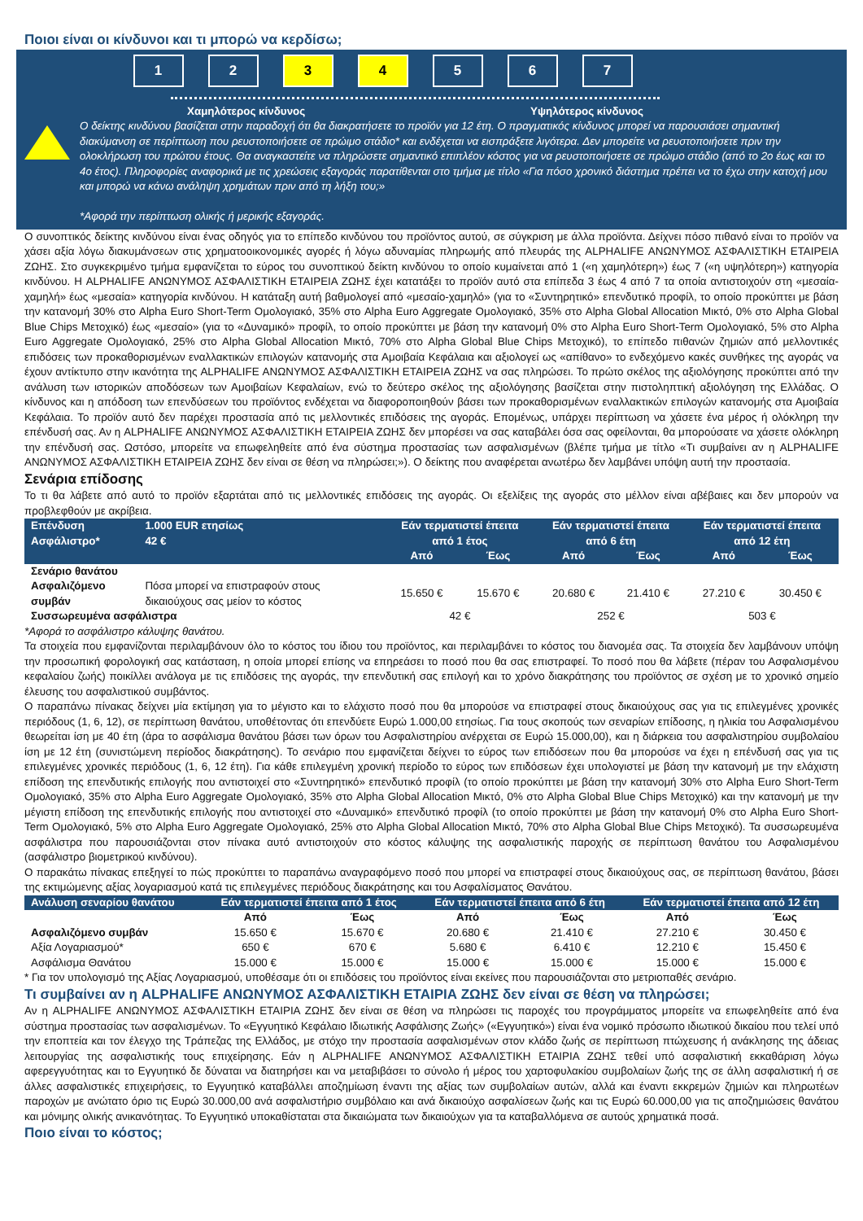Ποιοι είναι οι κίνδυνοι και τι μπορώ να κερδίσω;
1 2 3 4 5 6 7
Χαμηλότερος κίνδυνος Υψηλότερος κίνδυνος
Ο δείκτης κινδύνου βασίζεται στην παραδοχή ότι θα διακρατήσετε το προϊόν για 12 έτη. Ο πραγματικός κίνδυνος μπορεί να παρουσιάσει σημαντική διακύμανση σε περίπτωση που ρευστοποιήσετε σε πρώιμο στάδιο* και ενδέχεται να εισπράξετε λιγότερα. Δεν μπορείτε να ρευστοποιήσετε πριν την ολοκλήρωση του πρώτου έτους. Θα αναγκαστείτε να πληρώσετε σημαντικό επιπλέον κόστος για να ρευστοποιήσετε σε πρώιμο στάδιο (από το 2ο έως και το 4ο έτος). Πληροφορίες αναφορικά με τις χρεώσεις εξαγοράς παρατίθενται στο τμήμα με τίτλο «Για πόσο χρονικό διάστημα πρέπει να το έχω στην κατοχή μου και μπορώ να κάνω ανάληψη χρημάτων πριν από τη λήξη του;»
*Αφορά την περίπτωση ολικής ή μερικής εξαγοράς.
Ο συνοπτικός δείκτης κινδύνου είναι ένας οδηγός για το επίπεδο κινδύνου του προϊόντος αυτού, σε σύγκριση με άλλα προϊόντα. Δείχνει πόσο πιθανό είναι το προϊόν να χάσει αξία λόγω διακυμάνσεων στις χρηματοοικονομικές αγορές ή λόγω αδυναμίας πληρωμής από πλευράς της ALPHALIFE ΑΝΩΝΥΜΟΣ ΑΣΦΑΛΙΣΤΙΚΗ ΕΤΑΙΡΕΙΑ ΖΩΗΣ. Στο συγκεκριμένο τμήμα εμφανίζεται το εύρος του συνοπτικού δείκτη κινδύνου το οποίο κυμαίνεται από 1 («η χαμηλότερη») έως 7 («η υψηλότερη») κατηγορία κινδύνου. Η ALPHALIFE ΑΝΩΝΥΜΟΣ ΑΣΦΑΛΙΣΤΙΚΗ ΕΤΑΙΡΕΙΑ ΖΩΗΣ έχει κατατάξει το προϊόν αυτό στα επίπεδα 3 έως 4 από 7 τα οποία αντιστοιχούν στη «μεσαία-χαμηλή» έως «μεσαία» κατηγορία κινδύνου. Η κατάταξη αυτή βαθμολογεί από «μεσαίο-χαμηλό» (για το «Συντηρητικό» επενδυτικό προφίλ, το οποίο προκύπτει με βάση την κατανομή 30% στο Alpha Euro Short-Term Ομολογιακό, 35% στο Alpha Euro Aggregate Ομολογιακό, 35% στο Alpha Global Allocation Μικτό, 0% στο Alpha Global Blue Chips Μετοχικό) έως «μεσαίο» (για το «Δυναμικό» προφίλ, το οποίο προκύπτει με βάση την κατανομή 0% στο Alpha Euro Short-Term Ομολογιακό, 5% στο Alpha Euro Aggregate Ομολογιακό, 25% στο Alpha Global Allocation Μικτό, 70% στο Alpha Global Blue Chips Μετοχικό), το επίπεδο πιθανών ζημιών από μελλοντικές επιδόσεις των προκαθορισμένων εναλλακτικών επιλογών κατανομής στα Αμοιβαία Κεφάλαια και αξιολογεί ως «απίθανο» το ενδεχόμενο κακές συνθήκες της αγοράς να έχουν αντίκτυπο στην ικανότητα της ALPHALIFE ΑΝΩΝΥΜΟΣ ΑΣΦΑΛΙΣΤΙΚΗ ΕΤΑΙΡΕΙΑ ΖΩΗΣ να σας πληρώσει. Το πρώτο σκέλος της αξιολόγησης προκύπτει από την ανάλυση των ιστορικών αποδόσεων των Αμοιβαίων Κεφαλαίων, ενώ το δεύτερο σκέλος της αξιολόγησης βασίζεται στην πιστοληπτική αξιολόγηση της Ελλάδας. Ο κίνδυνος και η απόδοση των επενδύσεων του προϊόντος ενδέχεται να διαφοροποιηθούν βάσει των προκαθορισμένων εναλλακτικών επιλογών κατανομής στα Αμοιβαία Κεφάλαια. Το προϊόν αυτό δεν παρέχει προστασία από τις μελλοντικές επιδόσεις της αγοράς. Επομένως, υπάρχει περίπτωση να χάσετε ένα μέρος ή ολόκληρη την επένδυσή σας. Αν η ALPHALIFE ΑΝΩΝΥΜΟΣ ΑΣΦΑΛΙΣΤΙΚΗ ΕΤΑΙΡΕΙΑ ΖΩΗΣ δεν μπορέσει να σας καταβάλει όσα σας οφείλονται, θα μπορούσατε να χάσετε ολόκληρη την επένδυσή σας. Ωστόσο, μπορείτε να επωφεληθείτε από ένα σύστημα προστασίας των ασφαλισμένων (βλέπε τμήμα με τίτλο «Τι συμβαίνει αν η ALPHALIFE ΑΝΩΝΥΜΟΣ ΑΣΦΑΛΙΣΤΙΚΗ ΕΤΑΙΡΕΙΑ ΖΩΗΣ δεν είναι σε θέση να πληρώσει;»). Ο δείκτης που αναφέρεται ανωτέρω δεν λαμβάνει υπόψη αυτή την προστασία.
Σενάρια επίδοσης
Το τι θα λάβετε από αυτό το προϊόν εξαρτάται από τις μελλοντικές επιδόσεις της αγοράς. Οι εξελίξεις της αγοράς στο μέλλον είναι αβέβαιες και δεν μπορούν να προβλεφθούν με ακρίβεια.
| Επένδυση Ασφάλιστρο* | 1.000 EUR ετησίως 42 € | Εάν τερματιστεί έπειτα από 1 έτος | | Εάν τερματιστεί έπειτα από 6 έτη | | Εάν τερματιστεί έπειτα από 12 έτη | |
| --- | --- | --- | --- | --- | --- | --- | --- |
| | | Από | Έως | Από | Έως | Από | Έως |
| Σενάριο θανάτου | | | | | | | |
| Ασφαλιζόμενο συμβάν | Πόσα μπορεί να επιστραφούν στους δικαιούχους σας μείον το κόστος | 15.650 € | 15.670 € | 20.680 € | 21.410 € | 27.210 € | 30.450 € |
| Συσσωρευμένα ασφάλιστρα | | 42 € | | 252 € | | 503 € | |
*Αφορά το ασφάλιστρο κάλυψης θανάτου.
Τα στοιχεία που εμφανίζονται περιλαμβάνουν όλο το κόστος του ίδιου του προϊόντος, και περιλαμβάνει το κόστος του διανομέα σας. Τα στοιχεία δεν λαμβάνουν υπόψη την προσωπική φορολογική σας κατάσταση, η οποία μπορεί επίσης να επηρεάσει το ποσό που θα σας επιστραφεί. Το ποσό που θα λάβετε (πέραν του Ασφαλισμένου κεφαλαίου ζωής) ποικίλλει ανάλογα με τις επιδόσεις της αγοράς, την επενδυτική σας επιλογή και το χρόνο διακράτησης του προϊόντος σε σχέση με το χρονικό σημείο έλευσης του ασφαλιστικού συμβάντος.
Ο παραπάνω πίνακας δείχνει μία εκτίμηση για το μέγιστο και το ελάχιστο ποσό που θα μπορούσε να επιστραφεί στους δικαιούχους σας για τις επιλεγμένες χρονικές περιόδους (1, 6, 12), σε περίπτωση θανάτου, υποθέτοντας ότι επενδύετε Ευρώ 1.000,00 ετησίως. Για τους σκοπούς των σεναρίων επίδοσης, η ηλικία του Ασφαλισμένου θεωρείται ίση με 40 έτη (άρα το ασφάλισμα θανάτου βάσει των όρων του Ασφαλιστηρίου ανέρχεται σε Ευρώ 15.000,00), και η διάρκεια του ασφαλιστηρίου συμβολαίου ίση με 12 έτη (συνιστώμενη περίοδος διακράτησης). Το σενάριο που εμφανίζεται δείχνει το εύρος των επιδόσεων που θα μπορούσε να έχει η επένδυσή σας για τις επιλεγμένες χρονικές περιόδους (1, 6, 12 έτη). Για κάθε επιλεγμένη χρονική περίοδο το εύρος των επιδόσεων έχει υπολογιστεί με βάση την κατανομή με την ελάχιστη επίδοση της επενδυτικής επιλογής που αντιστοιχεί στο «Συντηρητικό» επενδυτικό προφίλ (το οποίο προκύπτει με βάση την κατανομή 30% στο Alpha Euro Short-Term Ομολογιακό, 35% στο Alpha Euro Aggregate Ομολογιακό, 35% στο Alpha Global Allocation Μικτό, 0% στο Alpha Global Blue Chips Μετοχικό) και την κατανομή με την μέγιστη επίδοση της επενδυτικής επιλογής που αντιστοιχεί στο «Δυναμικό» επενδυτικό προφίλ (το οποίο προκύπτει με βάση την κατανομή 0% στο Alpha Euro Short-Term Ομολογιακό, 5% στο Alpha Euro Aggregate Ομολογιακό, 25% στο Alpha Global Allocation Μικτό, 70% στο Alpha Global Blue Chips Μετοχικό). Τα συσσωρευμένα ασφάλιστρα που παρουσιάζονται στον πίνακα αυτό αντιστοιχούν στο κόστος κάλυψης της ασφαλιστικής παροχής σε περίπτωση θανάτου του Ασφαλισμένου (ασφάλιστρο βιομετρικού κινδύνου).
Ο παρακάτω πίνακας επεξηγεί το πώς προκύπτει το παραπάνω αναγραφόμενο ποσό που μπορεί να επιστραφεί στους δικαιούχους σας, σε περίπτωση θανάτου, βάσει της εκτιμώμενης αξίας λογαριασμού κατά τις επιλεγμένες περιόδους διακράτησης και του Ασφαλίσματος Θανάτου.
| Ανάλυση σεναρίου θανάτου | Εάν τερματιστεί έπειτα από 1 έτος | | Εάν τερματιστεί έπειτα από 6 έτη | | Εάν τερματιστεί έπειτα από 12 έτη | |
| --- | --- | --- | --- | --- | --- | --- |
| | Από | Έως | Από | Έως | Από | Έως |
| Ασφαλιζόμενο συμβάν | 15.650 € | 15.670 € | 20.680 € | 21.410 € | 27.210 € | 30.450 € |
| Αξία Λογαριασμού* | 650 € | 670 € | 5.680 € | 6.410 € | 12.210 € | 15.450 € |
| Ασφάλισμα Θανάτου | 15.000 € | 15.000 € | 15.000 € | 15.000 € | 15.000 € | 15.000 € |
* Για τον υπολογισμό της Αξίας Λογαριασμού, υποθέσαμε ότι οι επιδόσεις του προϊόντος είναι εκείνες που παρουσιάζονται στο μετριοπαθές σενάριο.
Τι συμβαίνει αν η ALPHALIFE ΑΝΩΝΥΜΟΣ ΑΣΦΑΛΙΣΤΙΚΗ ΕΤΑΙΡΙΑ ΖΩΗΣ δεν είναι σε θέση να πληρώσει;
Αν η ALPHALIFE ΑΝΩΝΥΜΟΣ ΑΣΦΑΛΙΣΤΙΚΗ ΕΤΑΙΡΙΑ ΖΩΗΣ δεν είναι σε θέση να πληρώσει τις παροχές του προγράμματος μπορείτε να επωφεληθείτε από ένα σύστημα προστασίας των ασφαλισμένων. Το «Εγγυητικό Κεφάλαιο Ιδιωτικής Ασφάλισης Ζωής» («Εγγυητικό») είναι ένα νομικό πρόσωπο ιδιωτικού δικαίου που τελεί υπό την εποπτεία και τον έλεγχο της Τράπεζας της Ελλάδος, με στόχο την προστασία ασφαλισμένων στον κλάδο ζωής σε περίπτωση πτώχευσης ή ανάκλησης της άδειας λειτουργίας της ασφαλιστικής τους επιχείρησης. Εάν η ALPHALIFE ΑΝΩΝΥΜΟΣ ΑΣΦΑΛΙΣΤΙΚΗ ΕΤΑΙΡΙΑ ΖΩΗΣ τεθεί υπό ασφαλιστική εκκαθάριση λόγω αφερεγγυότητας και το Εγγυητικό δε δύναται να διατηρήσει και να μεταβιβάσει το σύνολο ή μέρος του χαρτοφυλακίου συμβολαίων ζωής της σε άλλη ασφαλιστική ή σε άλλες ασφαλιστικές επιχειρήσεις, το Εγγυητικό καταβάλλει αποζημίωση έναντι της αξίας των συμβολαίων αυτών, αλλά και έναντι εκκρεμών ζημιών και πληρωτέων παροχών με ανώτατο όριο τις Ευρώ 30.000,00 ανά ασφαλιστήριο συμβόλαιο και ανά δικαιούχο ασφαλίσεων ζωής και τις Ευρώ 60.000,00 για τις αποζημιώσεις θανάτου και μόνιμης ολικής ανικανότητας. Το Εγγυητικό υποκαθίσταται στα δικαιώματα των δικαιούχων για τα καταβαλλόμενα σε αυτούς χρηματικά ποσά.
Ποιο είναι το κόστος;